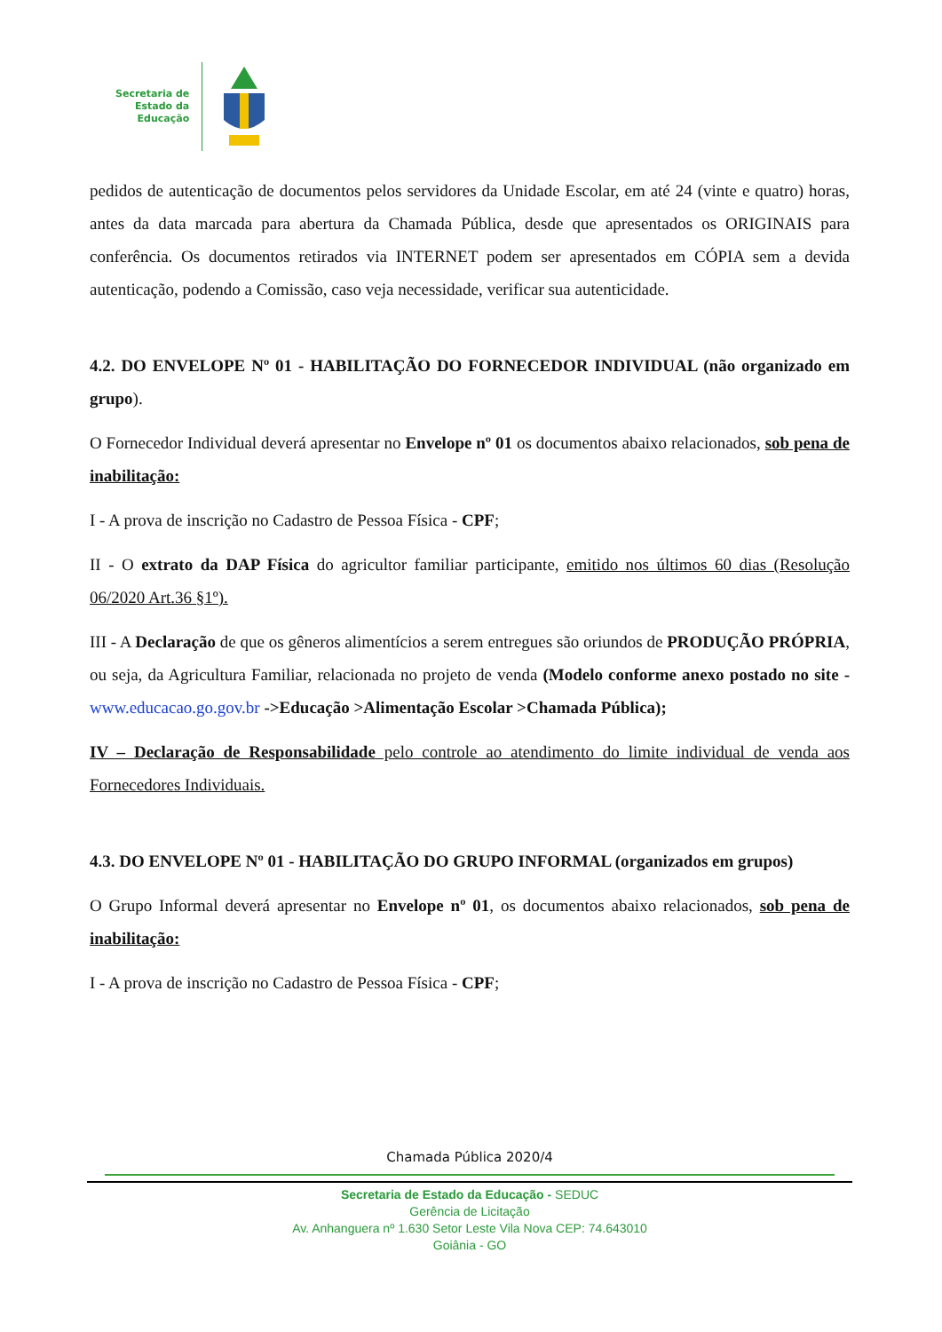Secretaria de
Estado da
Educação
pedidos de autenticação de documentos pelos servidores da Unidade Escolar, em até 24 (vinte e quatro) horas, antes da data marcada para abertura da Chamada Pública, desde que apresentados os ORIGINAIS para conferência. Os documentos retirados via INTERNET podem ser apresentados em CÓPIA sem a devida autenticação, podendo a Comissão, caso veja necessidade, verificar sua autenticidade.
4.2. DO ENVELOPE Nº 01 - HABILITAÇÃO DO FORNECEDOR INDIVIDUAL (não organizado em grupo).
O Fornecedor Individual deverá apresentar no Envelope nº 01 os documentos abaixo relacionados, sob pena de inabilitação:
I - A prova de inscrição no Cadastro de Pessoa Física - CPF;
II - O extrato da DAP Física do agricultor familiar participante, emitido nos últimos 60 dias (Resolução 06/2020 Art.36 §1º).
III - A Declaração de que os gêneros alimentícios a serem entregues são oriundos de PRODUÇÃO PRÓPRIA, ou seja, da Agricultura Familiar, relacionada no projeto de venda (Modelo conforme anexo postado no site - www.educacao.go.gov.br ->Educação >Alimentação Escolar >Chamada Pública);
IV – Declaração de Responsabilidade pelo controle ao atendimento do limite individual de venda aos Fornecedores Individuais.
4.3. DO ENVELOPE Nº 01 - HABILITAÇÃO DO GRUPO INFORMAL (organizados em grupos)
O Grupo Informal deverá apresentar no Envelope nº 01, os documentos abaixo relacionados, sob pena de inabilitação:
I - A prova de inscrição no Cadastro de Pessoa Física - CPF;
Chamada Pública 2020/4
Secretaria de Estado da Educação - SEDUC
Gerência de Licitação
Av. Anhanguera nº 1.630 Setor Leste Vila Nova CEP: 74.643010
Goiânia - GO